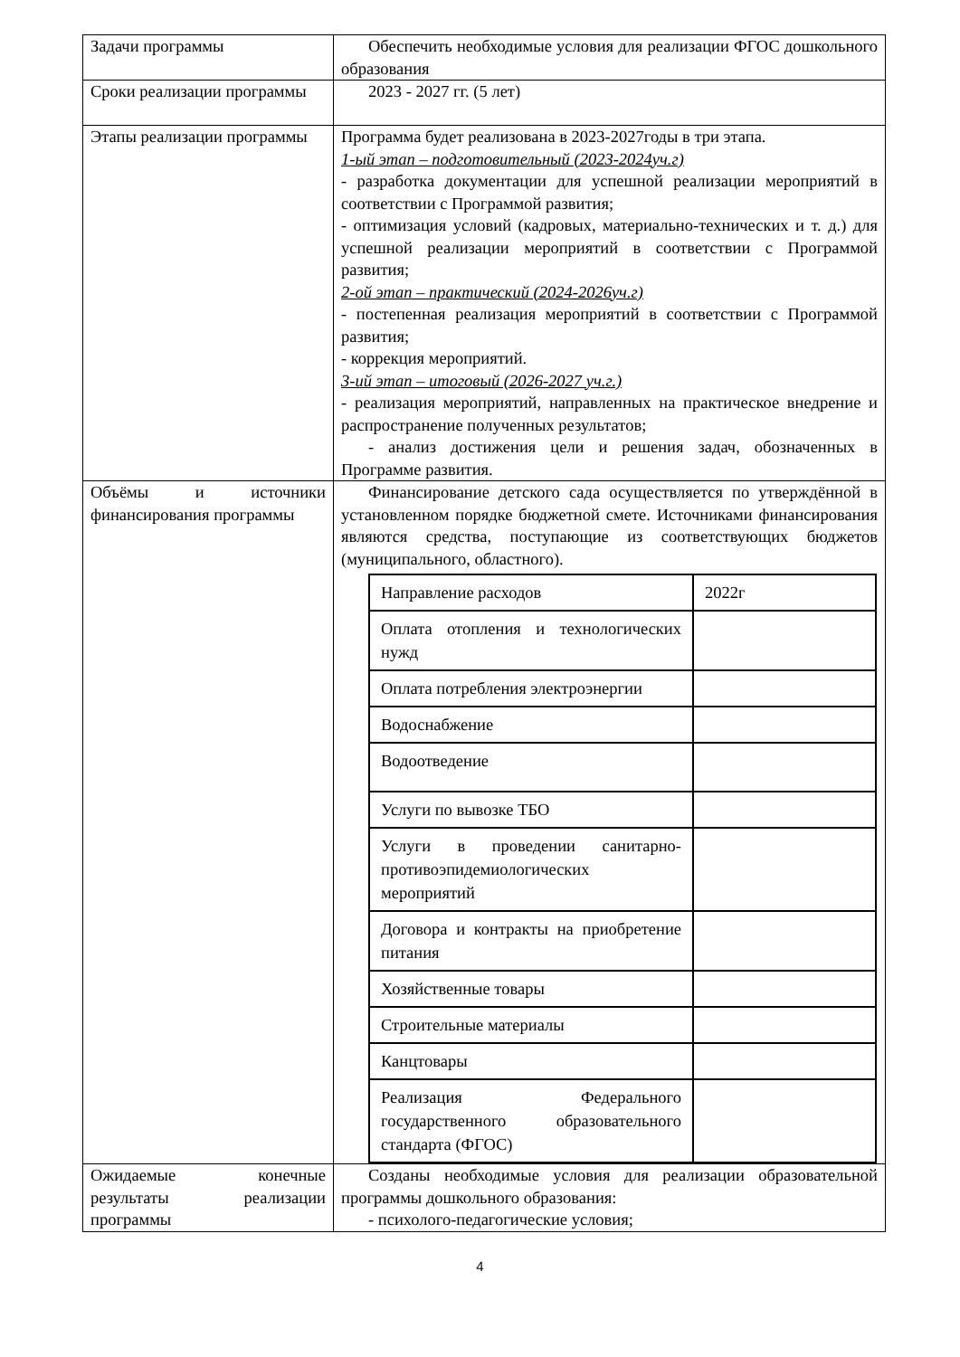| Задачи программы | Обеспечить необходимые условия для реализации ФГОС дошкольного образования |
| Сроки реализации программы | 2023 - 2027 гг. (5 лет) |
| Этапы реализации программы | Программа будет реализована в 2023-2027годы в три этапа. 1-ый этап – подготовительный (2023-2024уч.г) - разработка документации для успешной реализации мероприятий в соответствии с Программой развития; - оптимизация условий (кадровых, материально-технических и т. д.) для успешной реализации мероприятий в соответствии с Программой развития; 2-ой этап – практический (2024-2026уч.г) - постепенная реализация мероприятий в соответствии с Программой развития; - коррекция мероприятий. 3-ий этап – итоговый (2026-2027 уч.г.) - реализация мероприятий, направленных на практическое внедрение и распространение полученных результатов; - анализ достижения цели и решения задач, обозначенных в Программе развития. |
| Объёмы и источники финансирования программы | Финансирование детского сада осуществляется по утверждённой в установленном порядке бюджетной смете. Источниками финансирования являются средства, поступающие из соответствующих бюджетов (муниципального, областного). / Направление расходов / 2022г / / Оплата отопления и технологических нужд / / / Оплата потребления электроэнергии / / / Водоснабжение / / / Водоотведение / / / Услуги по вывозке ТБО / / / Услуги в проведении санитарно-противоэпидемиологических мероприятий / / / Договора и контракты на приобретение питания / / / Хозяйственные товары / / / Строительные материалы / / / Канцтовары / / / Реализация Федерального государственного образовательного стандарта (ФГОС) / / |
| Ожидаемые конечные результаты реализации программы | Созданы необходимые условия для реализации образовательной программы дошкольного образования: - психолого-педагогические условия; |
4